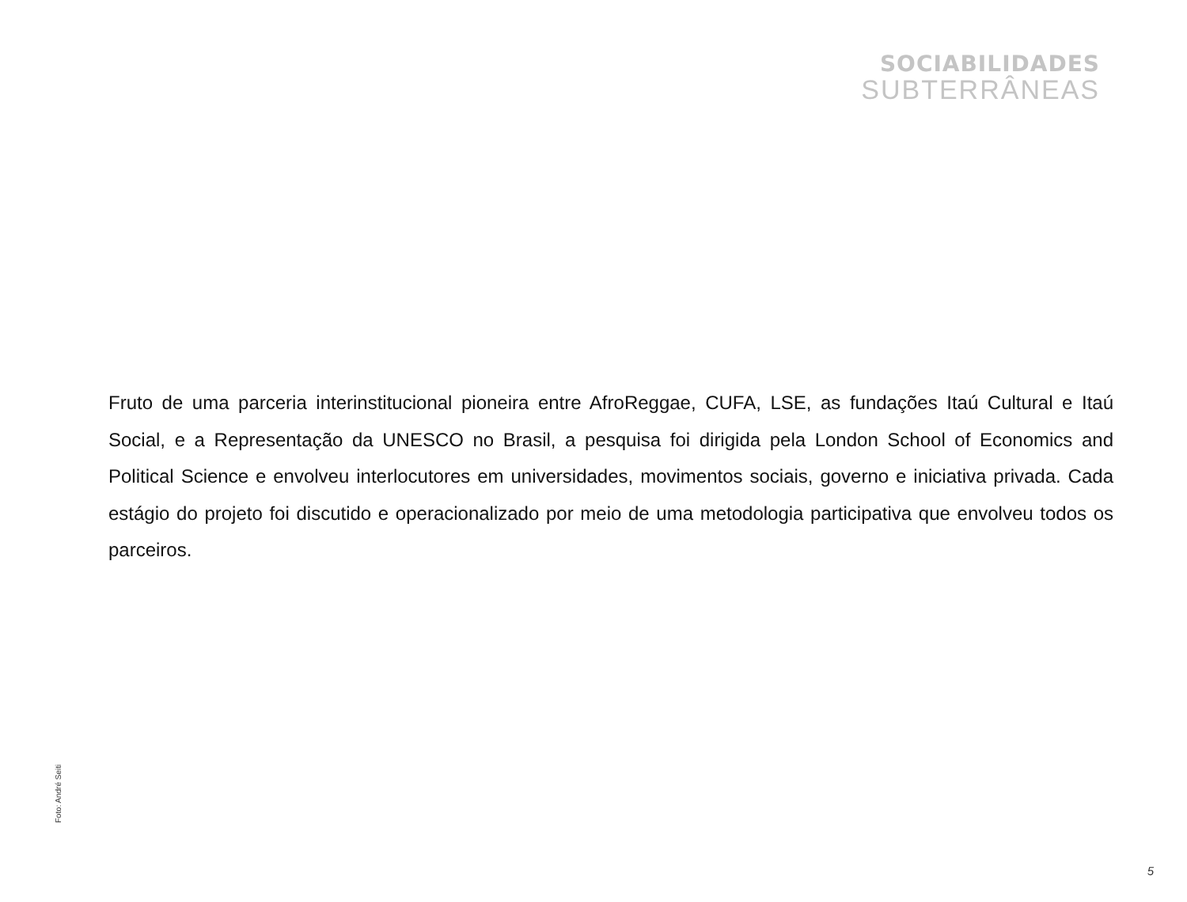SOCIABILIDADES
SUBTERRÂNEAS
Fruto de uma parceria interinstitucional pioneira entre AfroReggae, CUFA, LSE, as fundações Itaú Cultural e Itaú Social, e a Representação da UNESCO no Brasil, a pesquisa foi dirigida pela London School of Economics and Political Science e envolveu interlocutores em universidades, movimentos sociais, governo e iniciativa privada. Cada estágio do projeto foi discutido e operacionalizado por meio de uma metodologia participativa que envolveu todos os parceiros.
Foto: André Seiti
5